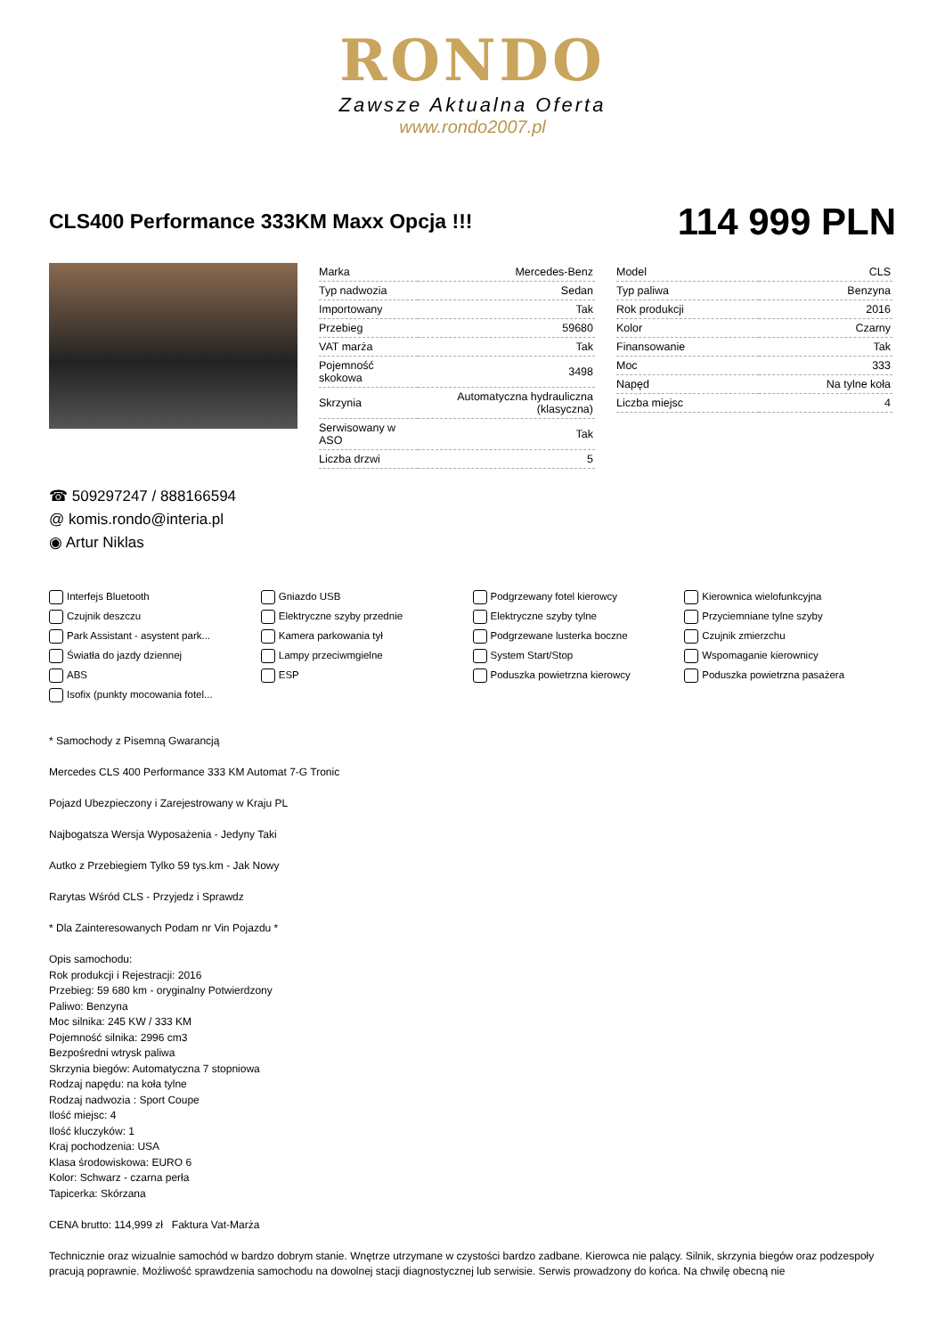RONDO
Zawsze Aktualna Oferta
www.rondo2007.pl
CLS400 Performance 333KM Maxx Opcja !!!
114 999 PLN
| Marka | Mercedes-Benz |
| Typ nadwozia | Sedan |
| Importowany | Tak |
| Przebieg | 59680 |
| VAT marża | Tak |
| Pojemność skokowa | 3498 |
| Skrzynia | Automatyczna hydrauliczna (klasyczna) |
| Serwisowany w ASO | Tak |
| Liczba drzwi | 5 |
| Model | CLS |
| Typ paliwa | Benzyna |
| Rok produkcji | 2016 |
| Kolor | Czarny |
| Finansowanie | Tak |
| Moc | 333 |
| Napęd | Na tylne koła |
| Liczba miejsc | 4 |
☎ 509297247 / 888166594
@ komis.rondo@interia.pl
◉ Artur Niklas
Interfejs Bluetooth
Gniazdo USB
Podgrzewany fotel kierowcy
Kierownica wielofunkcyjna
Czujnik deszczu
Elektryczne szyby przednie
Elektryczne szyby tylne
Przyciemniane tylne szyby
Park Assistant - asystent park...
Kamera parkowania tył
Podgrzewane lusterka boczne
Czujnik zmierzchu
Światła do jazdy dziennej
Lampy przeciwmgielne
System Start/Stop
Wspomaganie kierownicy
ABS
ESP
Poduszka powietrzna kierowcy
Poduszka powietrzna pasażera
Isofix (punkty mocowania fotel...
* Samochody z Pisemną Gwarancją
Mercedes CLS 400 Performance 333 KM Automat 7-G Tronic
Pojazd Ubezpieczony i Zarejestrowany w Kraju PL
Najbogatsza Wersja Wyposażenia - Jedyny Taki
Autko z Przebiegiem Tylko 59 tys.km - Jak Nowy
Rarytas Wśród CLS - Przyjedz i Sprawdz
* Dla Zainteresowanych Podam nr Vin Pojazdu *
Opis samochodu:
Rok produkcji i Rejestracji: 2016
Przebieg: 59 680 km - oryginalny Potwierdzony
Paliwo: Benzyna
Moc silnika: 245 KW / 333 KM
Pojemność silnika: 2996 cm3
Bezpośredni wtrysk paliwa
Skrzynia biegów: Automatyczna 7 stopniowa
Rodzaj napędu: na koła tylne
Rodzaj nadwozia : Sport Coupe
Ilość miejsc: 4
Ilość kluczyków: 1
Kraj pochodzenia: USA
Klasa środowiskowa: EURO 6
Kolor: Schwarz - czarna perła
Tapicerka: Skórzana
CENA brutto: 114,999 zł Faktura Vat-Marża
Technicznie oraz wizualnie samochód w bardzo dobrym stanie. Wnętrze utrzymane w czystości bardzo zadbane. Kierowca nie palący. Silnik, skrzynia biegów oraz podzespoły pracują poprawnie. Możliwość sprawdzenia samochodu na dowolnej stacji diagnostycznej lub serwisie. Serwis prowadzony do końca. Na chwilę obecną nie